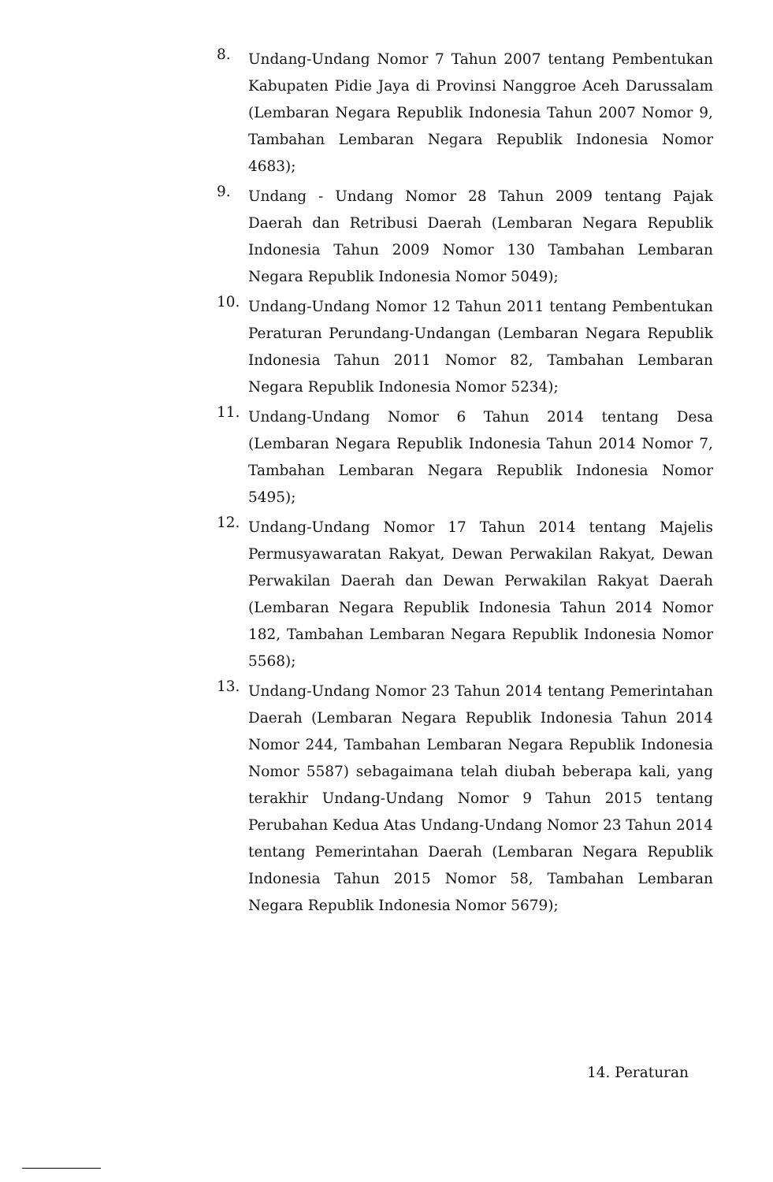8.
Undang-Undang Nomor 7 Tahun 2007 tentang Pembentukan Kabupaten Pidie Jaya di Provinsi Nanggroe Aceh Darussalam (Lembaran Negara Republik Indonesia Tahun 2007 Nomor 9, Tambahan Lembaran Negara Republik Indonesia Nomor 4683);
9.
Undang - Undang Nomor 28 Tahun 2009 tentang Pajak Daerah dan Retribusi Daerah (Lembaran Negara Republik Indonesia Tahun 2009 Nomor 130 Tambahan Lembaran Negara Republik Indonesia Nomor 5049);
10.
Undang-Undang Nomor 12 Tahun 2011 tentang Pembentukan Peraturan Perundang-Undangan (Lembaran Negara Republik Indonesia Tahun 2011 Nomor 82, Tambahan Lembaran Negara Republik Indonesia Nomor 5234);
11.
Undang-Undang Nomor 6 Tahun 2014 tentang Desa (Lembaran Negara Republik Indonesia Tahun 2014 Nomor 7, Tambahan Lembaran Negara Republik Indonesia Nomor 5495);
12.
Undang-Undang Nomor 17 Tahun 2014 tentang Majelis Permusyawaratan Rakyat, Dewan Perwakilan Rakyat, Dewan Perwakilan Daerah dan Dewan Perwakilan Rakyat Daerah (Lembaran Negara Republik Indonesia Tahun 2014 Nomor 182, Tambahan Lembaran Negara Republik Indonesia Nomor 5568);
13.
Undang-Undang Nomor 23 Tahun 2014 tentang Pemerintahan Daerah (Lembaran Negara Republik Indonesia Tahun 2014 Nomor 244, Tambahan Lembaran Negara Republik Indonesia Nomor 5587) sebagaimana telah diubah beberapa kali, yang terakhir Undang-Undang Nomor 9 Tahun 2015 tentang Perubahan Kedua Atas Undang-Undang Nomor 23 Tahun 2014 tentang Pemerintahan Daerah (Lembaran Negara Republik Indonesia Tahun 2015 Nomor 58, Tambahan Lembaran Negara Republik Indonesia Nomor 5679);
14. Peraturan